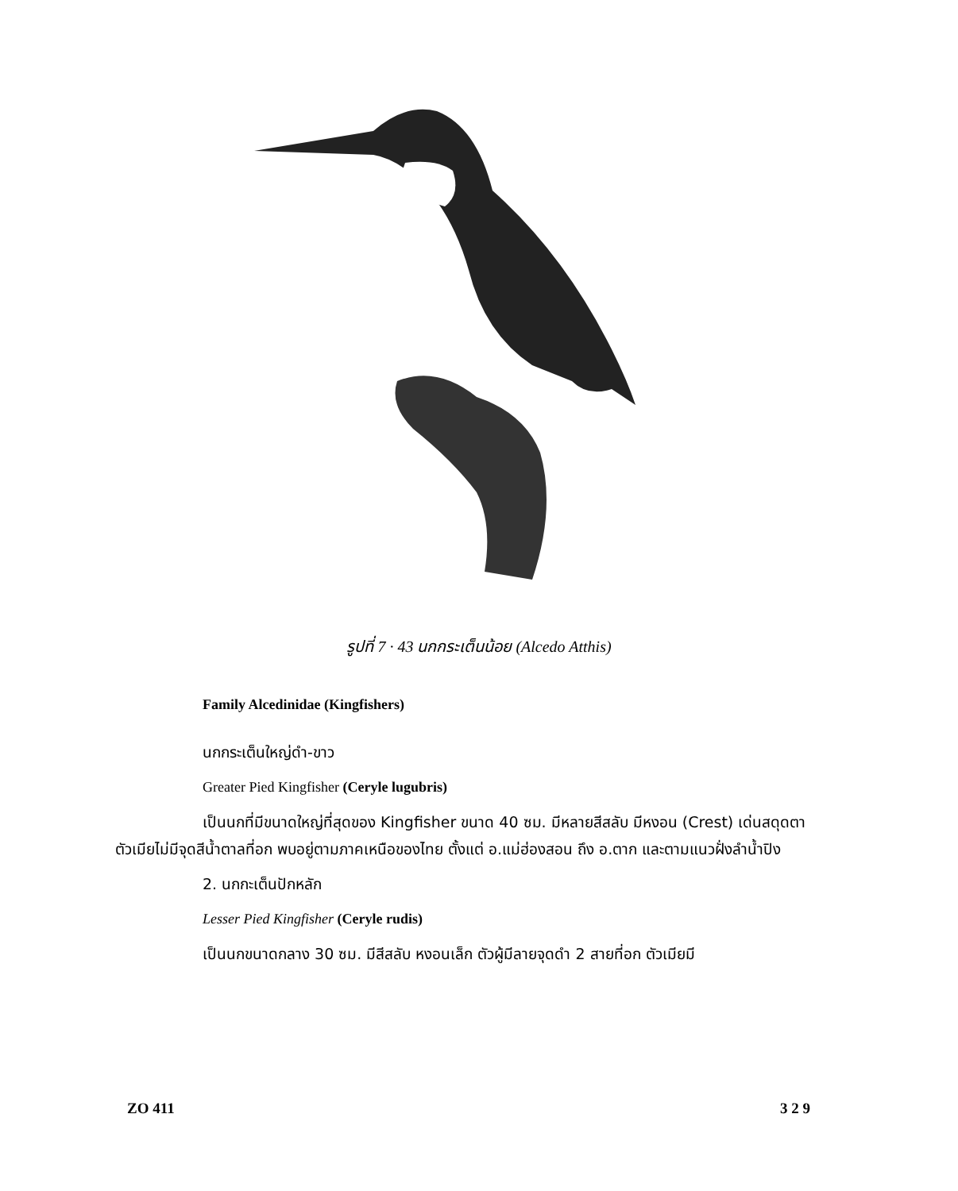รูปที่ 7 · 43 นกกระเต็นน้อย (Alcedo Atthis)
Family Alcedinidae (Kingfishers)
นกกระเต็นใหญ่ดำ-ขาว
Greater Pied Kingfisher (Ceryle lugubris)
เป็นนกที่มีขนาดใหญ่ที่สุดของ Kingfisher ขนาด 40 ซม. มีหลายสีสลับ มีหงอน (Crest) เด่นสดุดตา ตัวเมียไม่มีจุดสีน้ำตาลที่อก พบอยู่ตามภาคเหนือของไทย ตั้งแต่ อ.แม่ฮ่องสอน ถึง อ.ตาก และตามแนวฝั่งลำน้ำปิง
2. นกกะเต็นปักหลัก
Lesser Pied Kingfisher (Ceryle rudis)
เป็นนกขนาดกลาง 30 ซม. มีสีสลับ หงอนเล็ก ตัวผู้มีลายจุดดำ 2 สายที่อก ตัวเมียมี
ZO 411 3 2 9